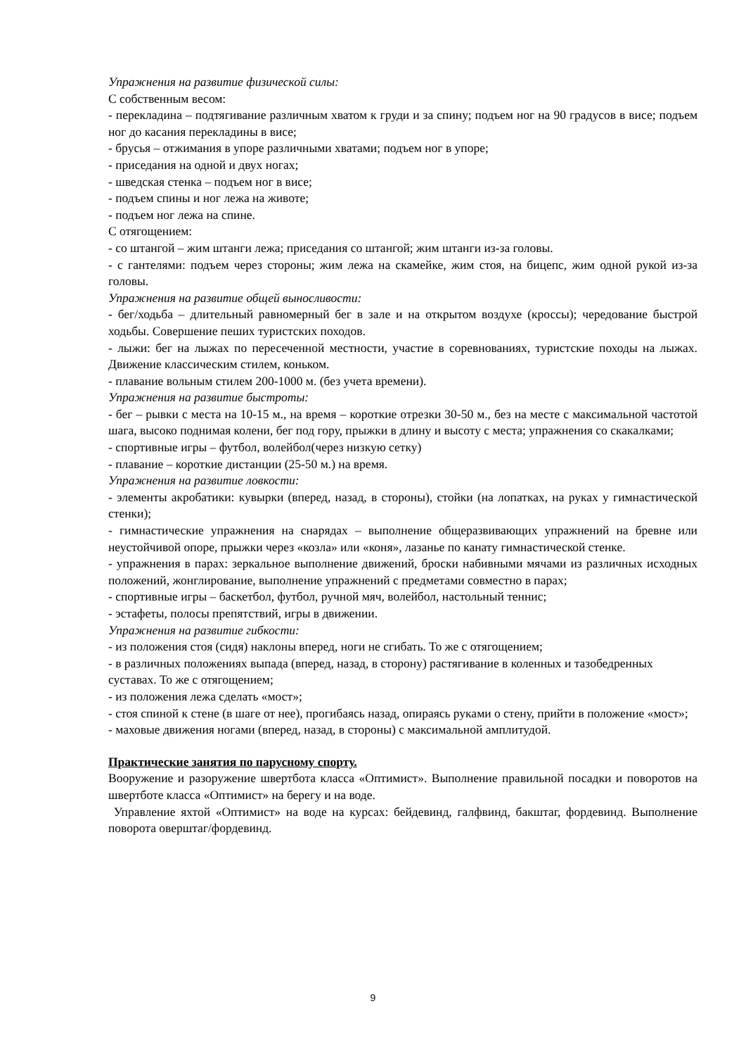Упражнения на развитие физической силы:
С собственным весом:
- перекладина – подтягивание различным хватом к груди и за спину; подъем ног на 90 градусов в висе; подъем ног до касания перекладины в висе;
- брусья – отжимания в упоре различными хватами; подъем ног в упоре;
- приседания на одной и двух ногах;
- шведская стенка – подъем ног в висе;
- подъем спины и ног лежа на животе;
- подъем ног лежа на спине.
С отягощением:
- со штангой – жим штанги лежа; приседания со штангой; жим штанги из-за головы.
- с гантелями: подъем через стороны; жим лежа на скамейке, жим стоя, на бицепс, жим одной рукой из-за головы.
Упражнения на развитие общей выносливости:
- бег/ходьба – длительный равномерный бег в зале и на открытом воздухе (кроссы); чередование быстрой ходьбы. Совершение пеших туристских походов.
- лыжи: бег на лыжах по пересеченной местности, участие в соревнованиях, туристские походы на лыжах. Движение классическим стилем, коньком.
- плавание вольным стилем 200-1000 м. (без учета времени).
Упражнения на развитие быстроты:
- бег – рывки с места на 10-15 м., на время – короткие отрезки 30-50 м., без на месте с максимальной частотой шага, высоко поднимая колени, бег под гору, прыжки в длину и высоту с места; упражнения со скакалками;
- спортивные игры – футбол, волейбол(через низкую сетку)
- плавание – короткие дистанции (25-50 м.) на время.
Упражнения на развитие ловкости:
- элементы акробатики: кувырки (вперед, назад, в стороны), стойки (на лопатках, на руках у гимнастической стенки);
- гимнастические упражнения на снарядах – выполнение общеразвивающих упражнений на бревне или неустойчивой опоре, прыжки через «козла» или «коня», лазанье по канату гимнастической стенке.
- упражнения в парах: зеркальное выполнение движений, броски набивными мячами из различных исходных положений, жонглирование, выполнение упражнений с предметами совместно в парах;
- спортивные игры – баскетбол, футбол, ручной мяч, волейбол, настольный теннис;
- эстафеты, полосы препятствий, игры в движении.
Упражнения на развитие гибкости:
- из положения стоя (сидя) наклоны вперед, ноги не сгибать. То же с отягощением;
- в различных положениях выпада (вперед, назад, в сторону) растягивание в коленных и тазобедренных суставах. То же с отягощением;
- из положения лежа сделать «мост»;
- стоя спиной к стене (в шаге от нее), прогибаясь назад, опираясь руками о стену, прийти в положение «мост»;
- маховые движения ногами (вперед, назад, в стороны) с максимальной амплитудой.
Практические занятия по парусному спорту.
Вооружение и разоружение швертбота класса «Оптимист». Выполнение правильной посадки и поворотов на швертботе класса «Оптимист» на берегу и на воде.
Управление яхтой «Оптимист» на воде на курсах: бейдевинд, галфвинд, бакштаг, фордевинд. Выполнение поворота оверштаг/фордевинд.
9